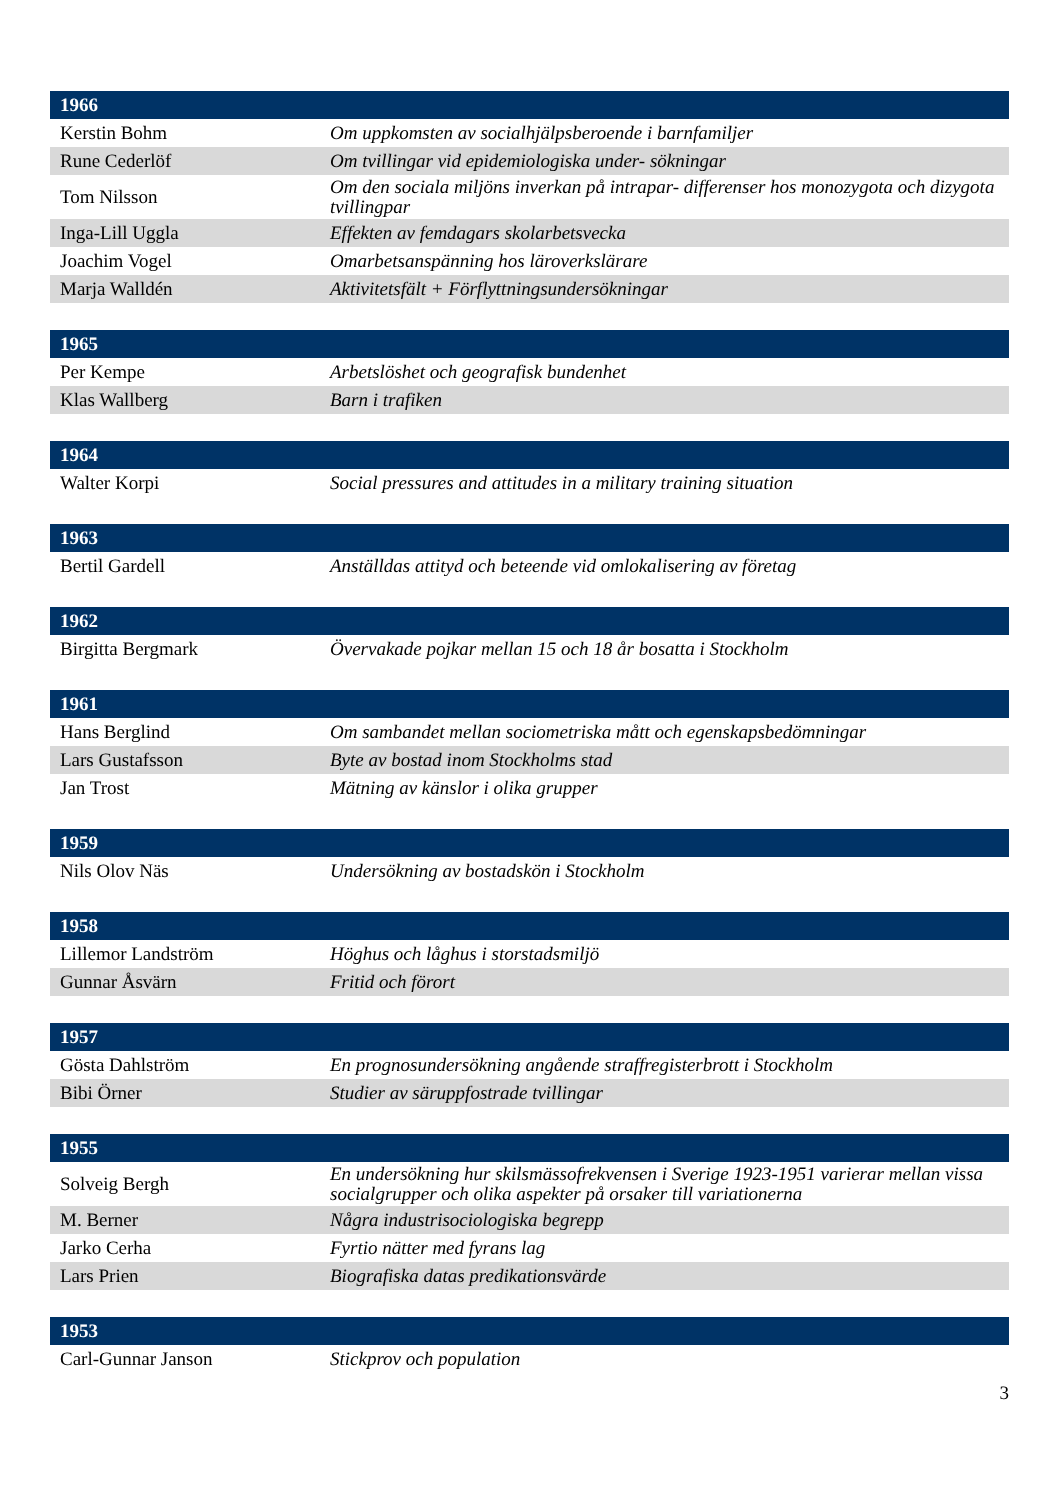| 1966 | |
| --- | --- |
| Kerstin Bohm | Om uppkomsten av socialhjälpsberoende i barnfamiljer |
| Rune Cederlöf | Om tvillingar vid epidemiologiska under- sökningar |
| Tom Nilsson | Om den sociala miljöns inverkan på intrapar- differenser hos monozygota och dizygota tvillingpar |
| Inga-Lill Uggla | Effekten av femdagars skolarbetsvecka |
| Joachim Vogel | Omarbetsanspänning hos läroverkslärare |
| Marja Walldén | Aktivitetsfält + Förflyttningsundersökningar |
| 1965 | |
| --- | --- |
| Per Kempe | Arbetslöshet och geografisk bundenhet |
| Klas Wallberg | Barn i trafiken |
| 1964 | |
| --- | --- |
| Walter Korpi | Social pressures and attitudes in a military training situation |
| 1963 | |
| --- | --- |
| Bertil Gardell | Anställdas attityd och beteende vid omlokalisering av företag |
| 1962 | |
| --- | --- |
| Birgitta Bergmark | Övervakade pojkar mellan 15 och 18 år bosatta i Stockholm |
| 1961 | |
| --- | --- |
| Hans Berglind | Om sambandet mellan sociometriska mått och egenskapsbedömningar |
| Lars Gustafsson | Byte av bostad inom Stockholms stad |
| Jan Trost | Mätning av känslor i olika grupper |
| 1959 | |
| --- | --- |
| Nils Olov Näs | Undersökning av bostadskön i Stockholm |
| 1958 | |
| --- | --- |
| Lillemor Landström | Höghus och låghus i storstadsmiljö |
| Gunnar Åsvärn | Fritid och förort |
| 1957 | |
| --- | --- |
| Gösta Dahlström | En prognosundersökning angående straffregisterbrott i Stockholm |
| Bibi Örner | Studier av säruppfostrade tvillingar |
| 1955 | |
| --- | --- |
| Solveig Bergh | En undersökning hur skilsmässofrekvensen i Sverige 1923-1951 varierar mellan vissa socialgrupper och olika aspekter på orsaker till variationerna |
| M. Berner | Några industrisociologiska begrepp |
| Jarko Cerha | Fyrtio nätter med fyrans lag |
| Lars Prien | Biografiska datas predikationsvärde |
| 1953 | |
| --- | --- |
| Carl-Gunnar Janson | Stickprov och population |
3